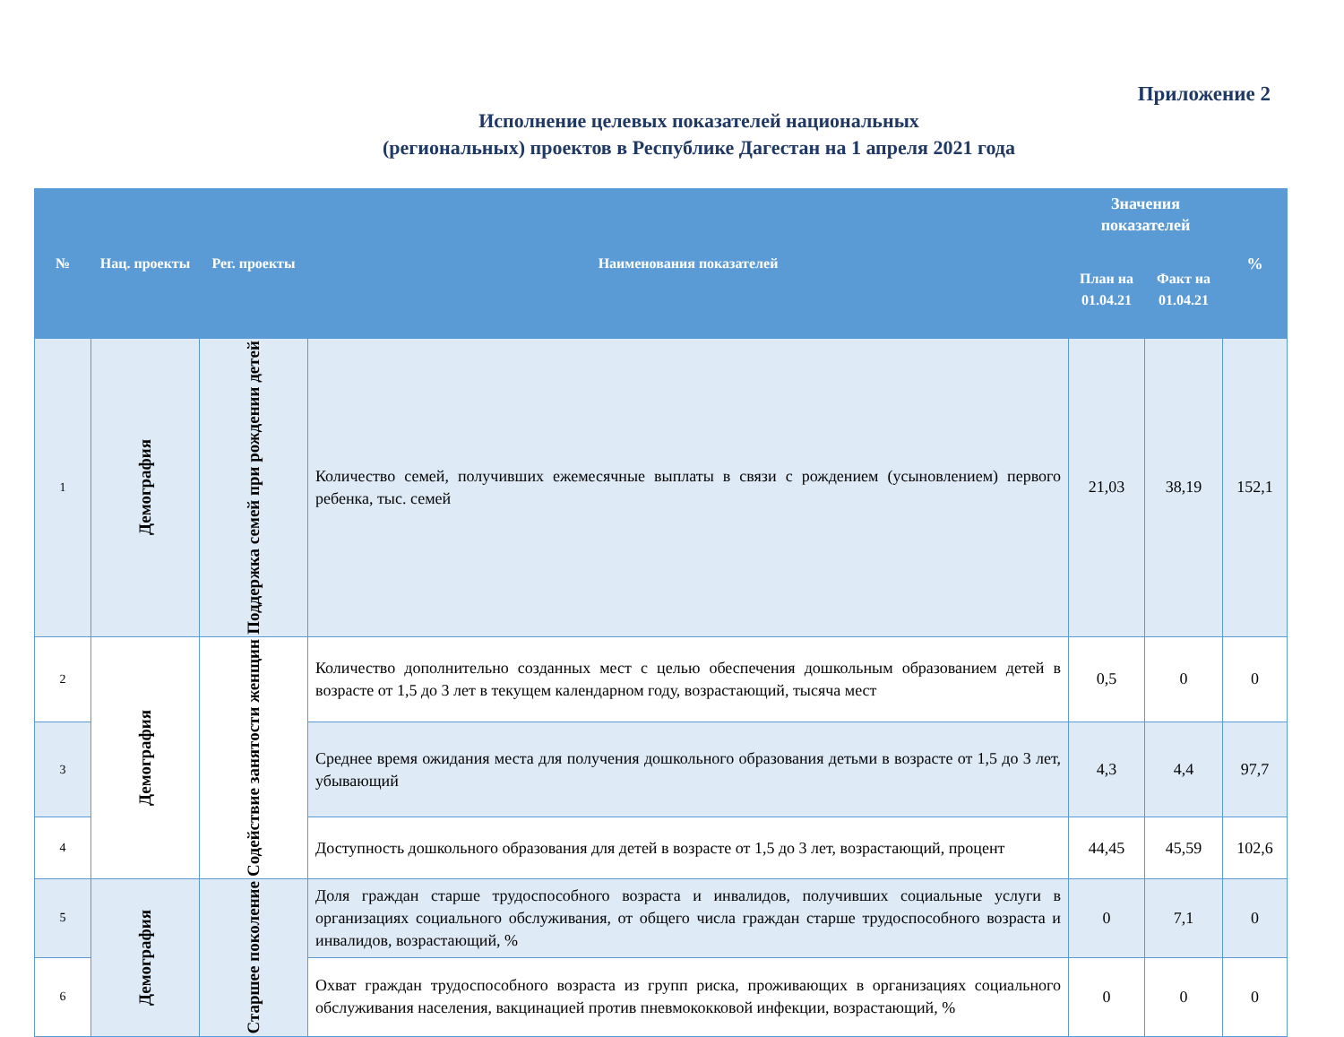Приложение 2
Исполнение целевых показателей национальных
(региональных) проектов в Республике Дагестан на 1 апреля 2021 года
| № | Нац. проекты | Рег. проекты | Наименования показателей | Значения показателей | | % |
| --- | --- | --- | --- | --- | --- | --- |
| | | | | План на 01.04.21 | Факт на 01.04.21 | |
| 1 | Демография | Поддержка семей при рождении детей | Количество семей, получивших ежемесячные выплаты в связи с рождением (усыновлением) первого ребенка, тыс. семей | 21,03 | 38,19 | 152,1 |
| 2 | Демография | Содействие занятости женщин | Количество дополнительно созданных мест с целью обеспечения дошкольным образованием детей в возрасте от 1,5 до 3 лет в текущем календарном году, возрастающий, тысяча мест | 0,5 | 0 | 0 |
| 3 | | | Среднее время ожидания места для получения дошкольного образования детьми в возрасте от 1,5 до 3 лет, убывающий | 4,3 | 4,4 | 97,7 |
| 4 | | | Доступность дошкольного образования для детей в возрасте от 1,5 до 3 лет, возрастающий, процент | 44,45 | 45,59 | 102,6 |
| 5 | Демография | Старшее поколение | Доля граждан старше трудоспособного возраста и инвалидов, получивших социальные услуги в организациях социального обслуживания, от общего числа граждан старше трудоспособного возраста и инвалидов, возрастающий, % | 0 | 7,1 | 0 |
| 6 | | | Охват граждан трудоспособного возраста из групп риска, проживающих в организациях социального обслуживания населения, вакцинацией против пневмококковой инфекции, возрастающий, % | 0 | 0 | 0 |